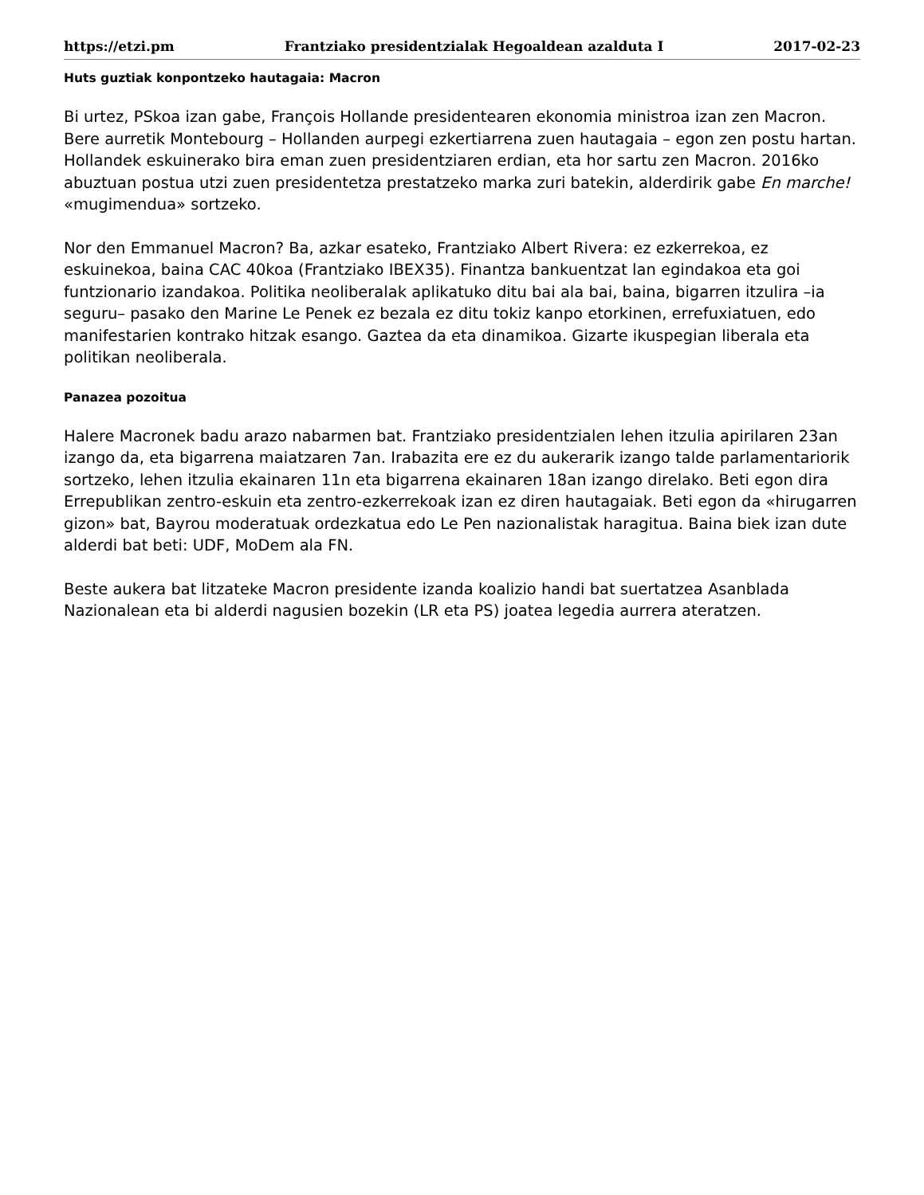https://etzi.pm Frantziako presidentzialak Hegoaldean azalduta I 2017-02-23
Huts guztiak konpontzeko hautagaia: Macron
Bi urtez, PSkoa izan gabe, François Hollande presidentearen ekonomia ministroa izan zen Macron. Bere aurretik Montebourg – Hollanden aurpegi ezkertiarrena zuen hautagaia – egon zen postu hartan. Hollandek eskuinerako bira eman zuen presidentziaren erdian, eta hor sartu zen Macron. 2016ko abuztuan postua utzi zuen presidentetza prestatzeko marka zuri batekin, alderdirik gabe En marche! «mugimendua» sortzeko.
Nor den Emmanuel Macron? Ba, azkar esateko, Frantziako Albert Rivera: ez ezkerrekoa, ez eskuinekoa, baina CAC 40koa (Frantziako IBEX35). Finantza bankuentzat lan egindakoa eta goi funtzionario izandakoa. Politika neoliberalak aplikatuko ditu bai ala bai, baina, bigarren itzulira –ia seguru– pasako den Marine Le Penek ez bezala ez ditu tokiz kanpo etorkinen, errefuxiatuen, edo manifestarien kontrako hitzak esango. Gaztea da eta dinamikoa. Gizarte ikuspegian liberala eta politikan neoliberala.
Panazea pozoitua
Halere Macronek badu arazo nabarmen bat. Frantziako presidentzialen lehen itzulia apirilaren 23an izango da, eta bigarrena maiatzaren 7an. Irabazita ere ez du aukerarik izango talde parlamentariorik sortzeko, lehen itzulia ekainaren 11n eta bigarrena ekainaren 18an izango direlako. Beti egon dira Errepublikan zentro-eskuin eta zentro-ezkerrekoak izan ez diren hautagaiak. Beti egon da «hirugarren gizon» bat, Bayrou moderatuak ordezkatua edo Le Pen nazionalistak haragitua. Baina biek izan dute alderdi bat beti: UDF, MoDem ala FN.
Beste aukera bat litzateke Macron presidente izanda koalizio handi bat suertatzea Asanblada Nazionalean eta bi alderdi nagusien bozekin (LR eta PS) joatea legedia aurrera ateratzen.